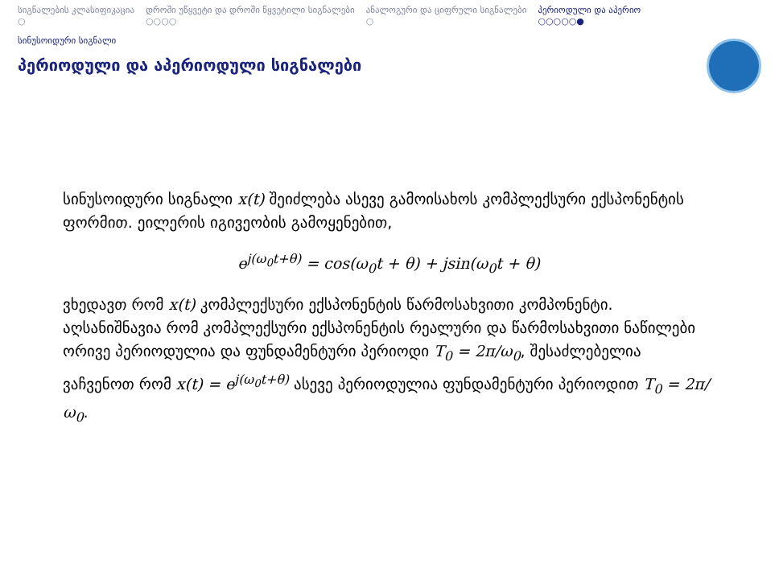სიგნალების კლასიფიკაცია
○
დროში უწყვეტი და დროში წყვეტილი სიგნალები
○○○○
ანალოგური და ციფრული სიგნალები
○
პერიოდული და აპერიო
○○○○○●
სინუსოიდური სიგნალი
პერიოდული და აპერიოდული სიგნალები
სინუსოიდური სიგნალი x(t) შეიძლება ასევე გამოისახოს კომპლექ­სური ექსპონენტის ფორმით. ეილერის იგივეობის გამოყენებით,
e<sup>j(ω<sub>0</sub>t+θ)</sup> = cos(ω<sub>0</sub>t + θ) + jsin(ω<sub>0</sub>t + θ)
ვხედავთ რომ x(t) კომპლექსური ექსპონენტის წარმოსახვითი კომპო­ნენტი. აღსანიშნავია რომ კომპლექსური ექსპონენტის რეალური და წარმოსახვითი ნაწილები ორივე პერიოდულია და ფუნდამენტური პე­რიოდი T<sub>0</sub> = 2π/ω<sub>0</sub>, შესაძლებელია ვაჩვენოთ რომ x(t) = e<sup>j(ω<sub>0</sub>t+θ)</sup> ასევე პერიოდულია ფუნდამენტური პერიოდით T<sub>0</sub> = 2π/ω<sub>0</sub>.